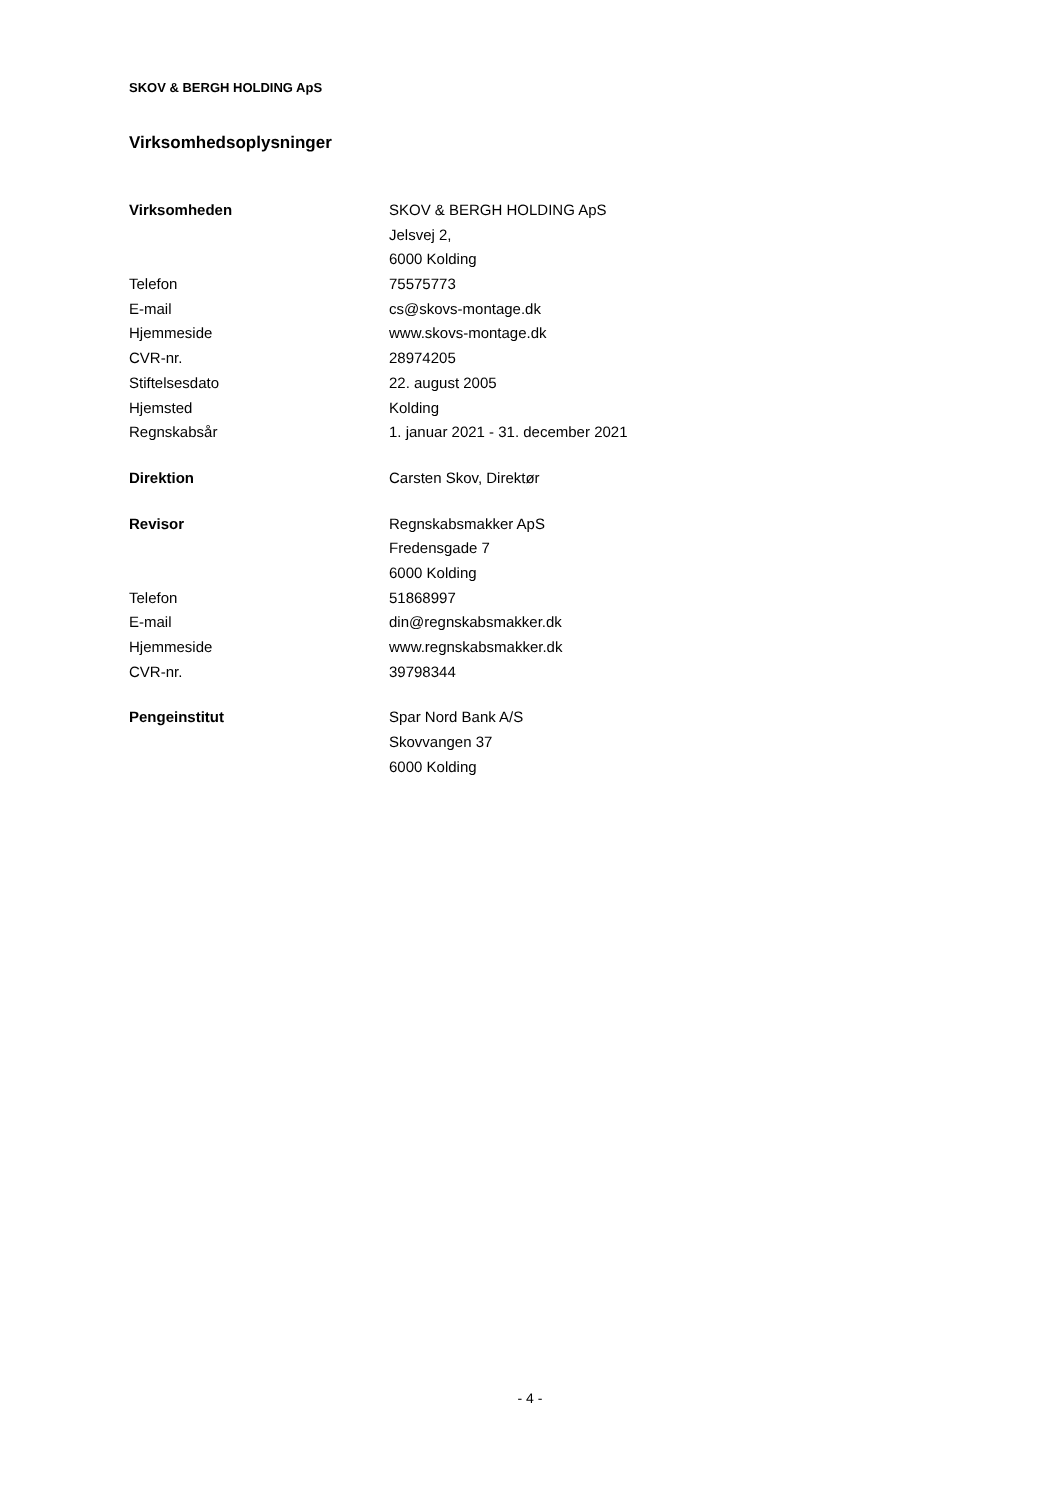SKOV & BERGH HOLDING ApS
Virksomhedsoplysninger
| Virksomheden | SKOV & BERGH HOLDING ApS |
| | Jelsvej 2, |
| | 6000 Kolding |
| Telefon | 75575773 |
| E-mail | cs@skovs-montage.dk |
| Hjemmeside | www.skovs-montage.dk |
| CVR-nr. | 28974205 |
| Stiftelsesdato | 22. august 2005 |
| Hjemsted | Kolding |
| Regnskabsår | 1. januar 2021 - 31. december 2021 |
| Direktion | Carsten Skov, Direktør |
| Revisor | Regnskabsmakker ApS |
| | Fredensgade 7 |
| | 6000 Kolding |
| Telefon | 51868997 |
| E-mail | din@regnskabsmakker.dk |
| Hjemmeside | www.regnskabsmakker.dk |
| CVR-nr. | 39798344 |
| Pengeinstitut | Spar Nord Bank A/S |
| | Skovvangen 37 |
| | 6000 Kolding |
- 4 -